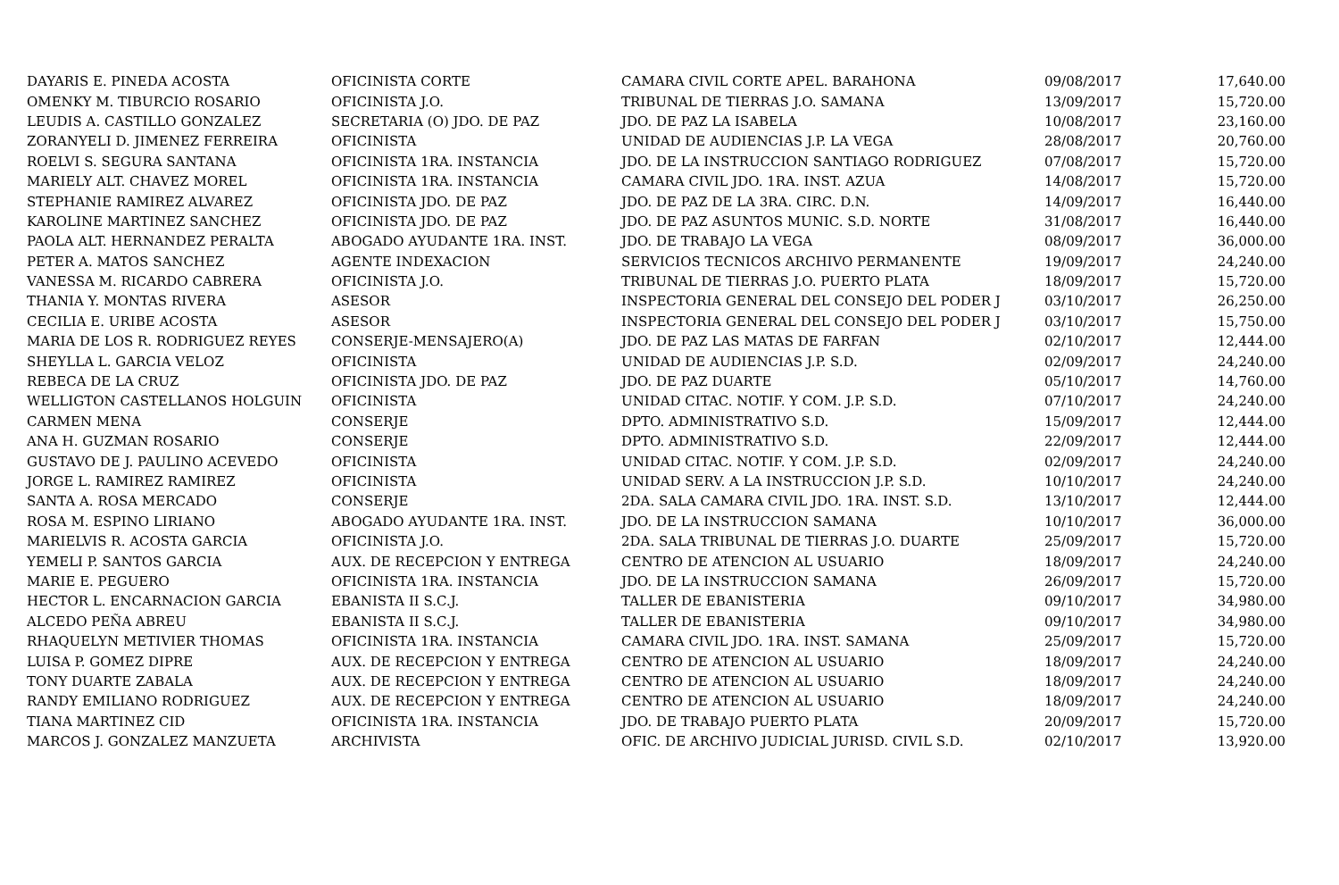| DAYARIS E. PINEDA ACOSTA | OFICINISTA CORTE | CAMARA CIVIL CORTE APEL. BARAHONA | 09/08/2017 | 17,640.00 |
| OMENKY M. TIBURCIO ROSARIO | OFICINISTA J.O. | TRIBUNAL DE TIERRAS J.O. SAMANA | 13/09/2017 | 15,720.00 |
| LEUDIS A. CASTILLO GONZALEZ | SECRETARIA (O) JDO. DE PAZ | JDO. DE PAZ LA ISABELA | 10/08/2017 | 23,160.00 |
| ZORANYELI D. JIMENEZ FERREIRA | OFICINISTA | UNIDAD DE AUDIENCIAS J.P. LA VEGA | 28/08/2017 | 20,760.00 |
| ROELVI S. SEGURA SANTANA | OFICINISTA 1RA. INSTANCIA | JDO. DE LA INSTRUCCION SANTIAGO RODRIGUEZ | 07/08/2017 | 15,720.00 |
| MARIELY ALT. CHAVEZ MOREL | OFICINISTA 1RA. INSTANCIA | CAMARA CIVIL JDO. 1RA. INST. AZUA | 14/08/2017 | 15,720.00 |
| STEPHANIE RAMIREZ ALVAREZ | OFICINISTA JDO. DE PAZ | JDO. DE PAZ DE LA 3RA. CIRC. D.N. | 14/09/2017 | 16,440.00 |
| KAROLINE MARTINEZ SANCHEZ | OFICINISTA JDO. DE PAZ | JDO. DE PAZ ASUNTOS MUNIC. S.D. NORTE | 31/08/2017 | 16,440.00 |
| PAOLA ALT. HERNANDEZ PERALTA | ABOGADO AYUDANTE 1RA. INST. | JDO. DE TRABAJO LA VEGA | 08/09/2017 | 36,000.00 |
| PETER A. MATOS SANCHEZ | AGENTE INDEXACION | SERVICIOS TECNICOS ARCHIVO PERMANENTE | 19/09/2017 | 24,240.00 |
| VANESSA M. RICARDO CABRERA | OFICINISTA J.O. | TRIBUNAL DE TIERRAS J.O. PUERTO PLATA | 18/09/2017 | 15,720.00 |
| THANIA Y. MONTAS RIVERA | ASESOR | INSPECTORIA GENERAL DEL CONSEJO DEL PODER J | 03/10/2017 | 26,250.00 |
| CECILIA E. URIBE ACOSTA | ASESOR | INSPECTORIA GENERAL DEL CONSEJO DEL PODER J | 03/10/2017 | 15,750.00 |
| MARIA DE LOS R. RODRIGUEZ REYES | CONSERJE-MENSAJERO(A) | JDO. DE PAZ LAS MATAS DE FARFAN | 02/10/2017 | 12,444.00 |
| SHEYLLA L. GARCIA VELOZ | OFICINISTA | UNIDAD DE AUDIENCIAS J.P. S.D. | 02/09/2017 | 24,240.00 |
| REBECA DE LA CRUZ | OFICINISTA JDO. DE PAZ | JDO. DE PAZ DUARTE | 05/10/2017 | 14,760.00 |
| WELLIGTON CASTELLANOS HOLGUIN | OFICINISTA | UNIDAD CITAC. NOTIF. Y COM. J.P. S.D. | 07/10/2017 | 24,240.00 |
| CARMEN MENA | CONSERJE | DPTO. ADMINISTRATIVO S.D. | 15/09/2017 | 12,444.00 |
| ANA H. GUZMAN ROSARIO | CONSERJE | DPTO. ADMINISTRATIVO S.D. | 22/09/2017 | 12,444.00 |
| GUSTAVO DE J. PAULINO ACEVEDO | OFICINISTA | UNIDAD CITAC. NOTIF. Y COM. J.P. S.D. | 02/09/2017 | 24,240.00 |
| JORGE L. RAMIREZ RAMIREZ | OFICINISTA | UNIDAD SERV. A LA INSTRUCCION J.P. S.D. | 10/10/2017 | 24,240.00 |
| SANTA A. ROSA MERCADO | CONSERJE | 2DA. SALA CAMARA CIVIL JDO. 1RA. INST. S.D. | 13/10/2017 | 12,444.00 |
| ROSA M. ESPINO LIRIANO | ABOGADO AYUDANTE 1RA. INST. | JDO. DE LA INSTRUCCION SAMANA | 10/10/2017 | 36,000.00 |
| MARIELVIS R. ACOSTA GARCIA | OFICINISTA J.O. | 2DA. SALA TRIBUNAL DE TIERRAS J.O. DUARTE | 25/09/2017 | 15,720.00 |
| YEMELI P. SANTOS GARCIA | AUX. DE RECEPCION Y ENTREGA | CENTRO DE ATENCION AL USUARIO | 18/09/2017 | 24,240.00 |
| MARIE E. PEGUERO | OFICINISTA 1RA. INSTANCIA | JDO. DE LA INSTRUCCION SAMANA | 26/09/2017 | 15,720.00 |
| HECTOR L. ENCARNACION GARCIA | EBANISTA II S.C.J. | TALLER DE EBANISTERIA | 09/10/2017 | 34,980.00 |
| ALCEDO PEÑA ABREU | EBANISTA II S.C.J. | TALLER DE EBANISTERIA | 09/10/2017 | 34,980.00 |
| RHAQUELYN METIVIER THOMAS | OFICINISTA 1RA. INSTANCIA | CAMARA CIVIL JDO. 1RA. INST. SAMANA | 25/09/2017 | 15,720.00 |
| LUISA P. GOMEZ DIPRE | AUX. DE RECEPCION Y ENTREGA | CENTRO DE ATENCION AL USUARIO | 18/09/2017 | 24,240.00 |
| TONY DUARTE ZABALA | AUX. DE RECEPCION Y ENTREGA | CENTRO DE ATENCION AL USUARIO | 18/09/2017 | 24,240.00 |
| RANDY EMILIANO RODRIGUEZ | AUX. DE RECEPCION Y ENTREGA | CENTRO DE ATENCION AL USUARIO | 18/09/2017 | 24,240.00 |
| TIANA MARTINEZ CID | OFICINISTA 1RA. INSTANCIA | JDO. DE TRABAJO PUERTO PLATA | 20/09/2017 | 15,720.00 |
| MARCOS J. GONZALEZ MANZUETA | ARCHIVISTA | OFIC. DE ARCHIVO JUDICIAL JURISD. CIVIL S.D. | 02/10/2017 | 13,920.00 |